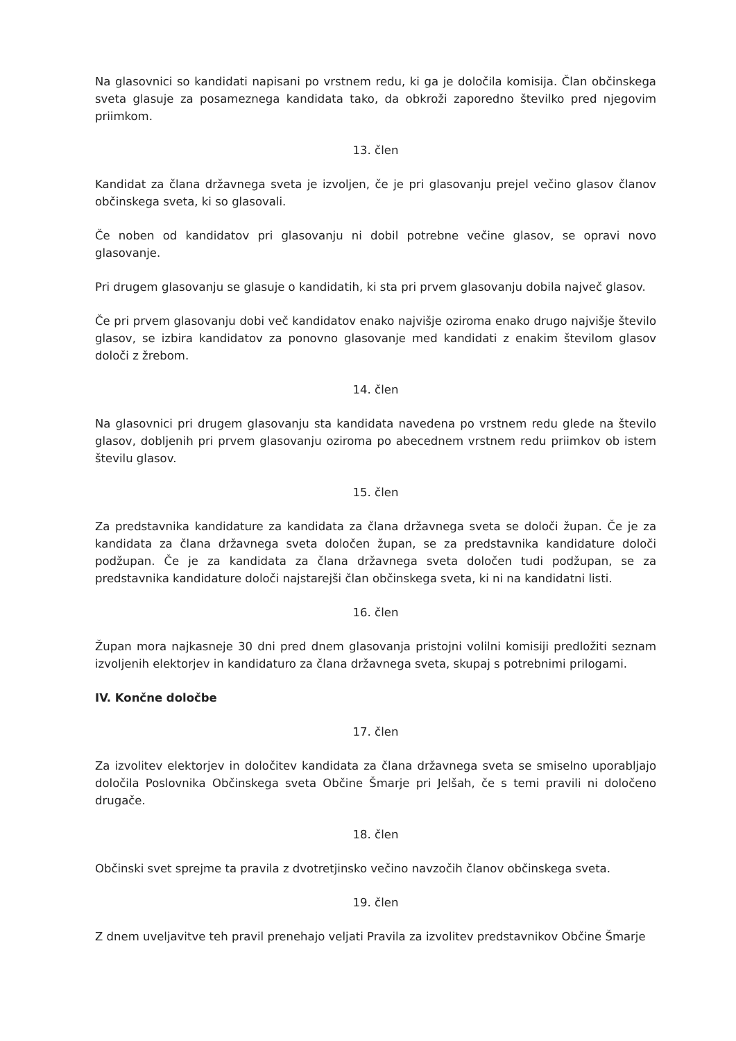Na glasovnici so kandidati napisani po vrstnem redu, ki ga je določila komisija. Član občinskega sveta glasuje za posameznega kandidata tako, da obkroži zaporedno številko pred njegovim priimkom.
13. člen
Kandidat za člana državnega sveta je izvoljen, če je pri glasovanju prejel večino glasov članov občinskega sveta, ki so glasovali.
Če noben od kandidatov pri glasovanju ni dobil potrebne večine glasov, se opravi novo glasovanje.
Pri drugem glasovanju se glasuje o kandidatih, ki sta pri prvem glasovanju dobila največ glasov.
Če pri prvem glasovanju dobi več kandidatov enako najvišje oziroma enako drugo najvišje število glasov, se izbira kandidatov za ponovno glasovanje med kandidati z enakim številom glasov določi z žrebom.
14. člen
Na glasovnici pri drugem glasovanju sta kandidata navedena po vrstnem redu glede na število glasov, dobljenih pri prvem glasovanju oziroma po abecednem vrstnem redu priimkov ob istem številu glasov.
15. člen
Za predstavnika kandidature za kandidata za člana državnega sveta se določi župan. Če je za kandidata za člana državnega sveta določen župan, se za predstavnika kandidature določi podžupan. Če je za kandidata za člana državnega sveta določen tudi podžupan, se za predstavnika kandidature določi najstarejši član občinskega sveta, ki ni na kandidatni listi.
16. člen
Župan mora najkasneje 30 dni pred dnem glasovanja pristojni volilni komisiji predložiti seznam izvoljenih elektorjev in kandidaturo za člana državnega sveta, skupaj s potrebnimi prilogami.
IV. Končne določbe
17. člen
Za izvolitev elektorjev in določitev kandidata za člana državnega sveta se smiselno uporabljajo določila Poslovnika Občinskega sveta Občine Šmarje pri Jelšah, če s temi pravili ni določeno drugače.
18. člen
Občinski svet sprejme ta pravila z dvotretjinsko večino navzočih članov občinskega sveta.
19. člen
Z dnem uveljavitve teh pravil prenehajo veljati Pravila za izvolitev predstavnikov Občine Šmarje